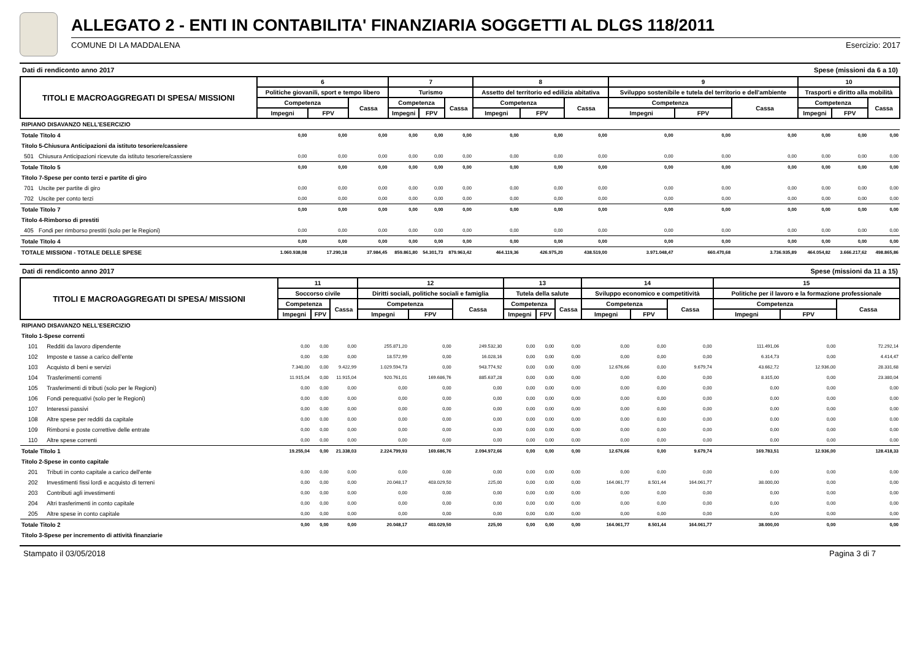ALLEGATO 2 - ENTI IN CONTABILITA' FINANZIARIA SOGGETTI AL DLGS 118/2011
COMUNE DI LA MADDALENA Esercizio: 2017
Dati di rendiconto anno 2017 Spese (missioni da 6 a 10)
| TITOLI E MACROAGGREGATI DI SPESA/ MISSIONI | | 6 | | | 7 | | | 8 | | | 9 | | | 10 | | |
| --- | --- | --- | --- | --- | --- | --- | --- | --- | --- | --- | --- | --- | --- | --- | --- | --- |
| | | Politiche giovanili, sport e tempo libero | | | Turismo | | | Assetto del territorio ed edilizia abitativa | | | Sviluppo sostenibile e tutela del territorio e dell'ambiente | | | Trasporti e diritto alla mobilità | | |
| | | Competenza | | Cassa | Competenza | | Cassa | Competenza | | Cassa | Competenza | | Cassa | Competenza | | Cassa |
| | | Impegni | FPV | | Impegni | FPV | | Impegni | FPV | | Impegni | FPV | | Impegni | FPV | |
| RIPIANO DISAVANZO NELL'ESERCIZIO | | | | | | | | | | | | | | | | |
| Totale Titolo 4 | | 0,00 | 0,00 | 0,00 | 0,00 | 0,00 | 0,00 | 0,00 | 0,00 | 0,00 | 0,00 | 0,00 | 0,00 | 0,00 | 0,00 | 0,00 |
| Titolo 5-Chiusura Anticipazioni da istituto tesoriere/cassiere | | | | | | | | | | | | | | | | |
| 501 | Chiusura Anticipazioni ricevute da istituto tesoriere/cassiere | 0,00 | 0,00 | 0,00 | 0,00 | 0,00 | 0,00 | 0,00 | 0,00 | 0,00 | 0,00 | 0,00 | 0,00 | 0,00 | 0,00 | 0,00 |
| Totale Titolo 5 | | 0,00 | 0,00 | 0,00 | 0,00 | 0,00 | 0,00 | 0,00 | 0,00 | 0,00 | 0,00 | 0,00 | 0,00 | 0,00 | 0,00 | 0,00 |
| Titolo 7-Spese per conto terzi e partite di giro | | | | | | | | | | | | | | | | |
| 701 | Uscite per partite di giro | 0,00 | 0,00 | 0,00 | 0,00 | 0,00 | 0,00 | 0,00 | 0,00 | 0,00 | 0,00 | 0,00 | 0,00 | 0,00 | 0,00 | 0,00 |
| 702 | Uscite per conto terzi | 0,00 | 0,00 | 0,00 | 0,00 | 0,00 | 0,00 | 0,00 | 0,00 | 0,00 | 0,00 | 0,00 | 0,00 | 0,00 | 0,00 | 0,00 |
| Totale Titolo 7 | | 0,00 | 0,00 | 0,00 | 0,00 | 0,00 | 0,00 | 0,00 | 0,00 | 0,00 | 0,00 | 0,00 | 0,00 | 0,00 | 0,00 | 0,00 |
| Titolo 4-Rimborso di prestiti | | | | | | | | | | | | | | | | |
| 405 | Fondi per rimborso prestiti (solo per le Regioni) | 0,00 | 0,00 | 0,00 | 0,00 | 0,00 | 0,00 | 0,00 | 0,00 | 0,00 | 0,00 | 0,00 | 0,00 | 0,00 | 0,00 | 0,00 |
| Totale Titolo 4 | | 0,00 | 0,00 | 0,00 | 0,00 | 0,00 | 0,00 | 0,00 | 0,00 | 0,00 | 0,00 | 0,00 | 0,00 | 0,00 | 0,00 | 0,00 |
| TOTALE MISSIONI - TOTALE DELLE SPESE | | 1.060.938,08 | 17.290,18 | 37.984,45 | 859.861,80 | 54.301,73 | 879.963,42 | 464.119,36 | 426.975,20 | 438.519,00 | 3.971.048,47 | 660.470,68 | 3.736.935,89 | 464.054,82 | 3.666.217,62 | 498.865,86 |
Dati di rendiconto anno 2017 Spese (missioni da 11 a 15)
| TITOLI E MACROAGGREGATI DI SPESA/ MISSIONI | | 11 | | | 12 | | | 13 | | | 14 | | | 15 | | |
| --- | --- | --- | --- | --- | --- | --- | --- | --- | --- | --- | --- | --- | --- | --- | --- | --- |
| | | Soccorso civile | | | Diritti sociali, politiche sociali e famiglia | | | Tutela della salute | | | Sviluppo economico e competitività | | | Politiche per il lavoro e la formazione professionale | | |
| | | Competenza | | Cassa | Competenza | | Cassa | Competenza | | Cassa | Competenza | | Cassa | Competenza | | Cassa |
| | | Impegni | FPV | | Impegni | FPV | | Impegni | FPV | | Impegni | FPV | | Impegni | FPV | |
| RIPIANO DISAVANZO NELL'ESERCIZIO | | | | | | | | | | | | | | | | |
| Titolo 1-Spese correnti | | | | | | | | | | | | | | | | |
| 101 | Redditi da lavoro dipendente | 0,00 | 0,00 | 0,00 | 255.871,20 | 0,00 | 249.532,30 | 0,00 | 0,00 | 0,00 | 0,00 | 0,00 | 0,00 | 111.491,06 | 0,00 | 72.292,14 |
| 102 | Imposte e tasse a carico dell'ente | 0,00 | 0,00 | 0,00 | 18.572,99 | 0,00 | 16.028,16 | 0,00 | 0,00 | 0,00 | 0,00 | 0,00 | 0,00 | 6.314,73 | 0,00 | 4.414,47 |
| 103 | Acquisto di beni e servizi | 7.340,00 | 0,00 | 9.422,99 | 1.029.594,73 | 0,00 | 943.774,92 | 0,00 | 0,00 | 0,00 | 12.676,66 | 0,00 | 9.679,74 | 43.662,72 | 12.936,00 | 28.331,68 |
| 104 | Trasferimenti correnti | 11.915,04 | 0,00 | 11.915,04 | 920.761,01 | 169.686,76 | 885.637,28 | 0,00 | 0,00 | 0,00 | 0,00 | 0,00 | 0,00 | 8.315,00 | 0,00 | 23.380,04 |
| 105 | Trasferimenti di tributi (solo per le Regioni) | 0,00 | 0,00 | 0,00 | 0,00 | 0,00 | 0,00 | 0,00 | 0,00 | 0,00 | 0,00 | 0,00 | 0,00 | 0,00 | 0,00 | 0,00 |
| 106 | Fondi perequativi (solo per le Regioni) | 0,00 | 0,00 | 0,00 | 0,00 | 0,00 | 0,00 | 0,00 | 0,00 | 0,00 | 0,00 | 0,00 | 0,00 | 0,00 | 0,00 | 0,00 |
| 107 | Interessi passivi | 0,00 | 0,00 | 0,00 | 0,00 | 0,00 | 0,00 | 0,00 | 0,00 | 0,00 | 0,00 | 0,00 | 0,00 | 0,00 | 0,00 | 0,00 |
| 108 | Altre spese per redditi da capitale | 0,00 | 0,00 | 0,00 | 0,00 | 0,00 | 0,00 | 0,00 | 0,00 | 0,00 | 0,00 | 0,00 | 0,00 | 0,00 | 0,00 | 0,00 |
| 109 | Rimborsi e poste correttive delle entrate | 0,00 | 0,00 | 0,00 | 0,00 | 0,00 | 0,00 | 0,00 | 0,00 | 0,00 | 0,00 | 0,00 | 0,00 | 0,00 | 0,00 | 0,00 |
| 110 | Altre spese correnti | 0,00 | 0,00 | 0,00 | 0,00 | 0,00 | 0,00 | 0,00 | 0,00 | 0,00 | 0,00 | 0,00 | 0,00 | 0,00 | 0,00 | 0,00 |
| Totale Titolo 1 | | 19.255,04 | 0,00 | 21.338,03 | 2.224.799,93 | 169.686,76 | 2.094.972,66 | 0,00 | 0,00 | 0,00 | 12.676,66 | 0,00 | 9.679,74 | 169.783,51 | 12.936,00 | 128.418,33 |
| Titolo 2-Spese in conto capitale | | | | | | | | | | | | | | | | |
| 201 | Tributi in conto capitale a carico dell'ente | 0,00 | 0,00 | 0,00 | 0,00 | 0,00 | 0,00 | 0,00 | 0,00 | 0,00 | 0,00 | 0,00 | 0,00 | 0,00 | 0,00 | 0,00 |
| 202 | Investimenti fissi lordi e acquisto di terreni | 0,00 | 0,00 | 0,00 | 20.048,17 | 403.029,50 | 225,00 | 0,00 | 0,00 | 0,00 | 164.061,77 | 8.501,44 | 164.061,77 | 38.000,00 | 0,00 | 0,00 |
| 203 | Contributi agli investimenti | 0,00 | 0,00 | 0,00 | 0,00 | 0,00 | 0,00 | 0,00 | 0,00 | 0,00 | 0,00 | 0,00 | 0,00 | 0,00 | 0,00 | 0,00 |
| 204 | Altri trasferimenti in conto capitale | 0,00 | 0,00 | 0,00 | 0,00 | 0,00 | 0,00 | 0,00 | 0,00 | 0,00 | 0,00 | 0,00 | 0,00 | 0,00 | 0,00 | 0,00 |
| 205 | Altre spese in conto capitale | 0,00 | 0,00 | 0,00 | 0,00 | 0,00 | 0,00 | 0,00 | 0,00 | 0,00 | 0,00 | 0,00 | 0,00 | 0,00 | 0,00 | 0,00 |
| Totale Titolo 2 | | 0,00 | 0,00 | 0,00 | 20.048,17 | 403.029,50 | 225,00 | 0,00 | 0,00 | 0,00 | 164.061,77 | 8.501,44 | 164.061,77 | 38.000,00 | 0,00 | 0,00 |
| Titolo 3-Spese per incremento di attività finanziarie | | | | | | | | | | | | | | | | |
Stampato il 03/05/2018 Pagina 3 di 7